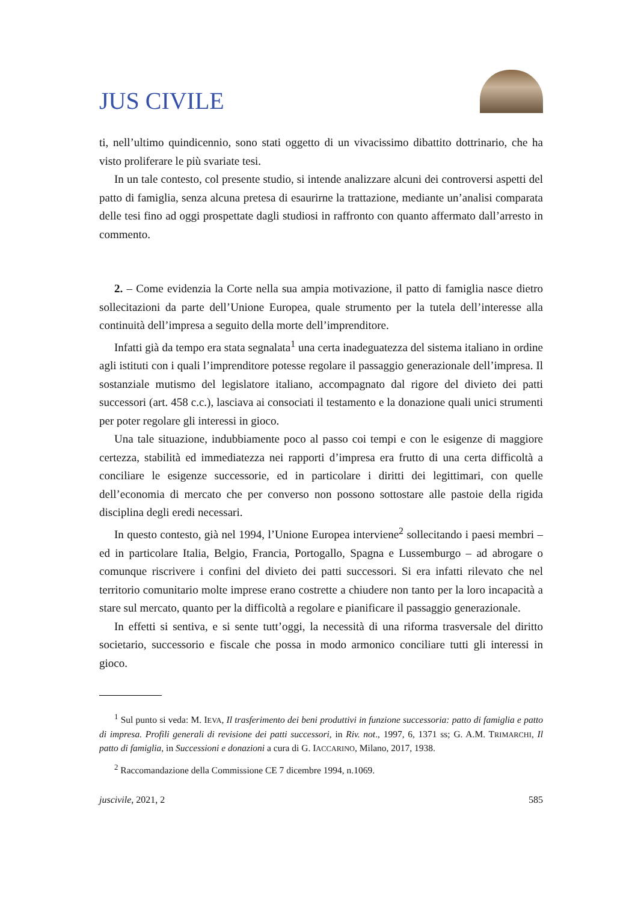JUS CIVILE
ti, nell’ultimo quindicennio, sono stati oggetto di un vivacissimo dibattito dottrinario, che ha visto proliferare le più svariate tesi.
In un tale contesto, col presente studio, si intende analizzare alcuni dei controversi aspetti del patto di famiglia, senza alcuna pretesa di esaurirne la trattazione, mediante un’analisi comparata delle tesi fino ad oggi prospettate dagli studiosi in raffronto con quanto affermato dall’arresto in commento.
2. – Come evidenzia la Corte nella sua ampia motivazione, il patto di famiglia nasce dietro sollecitazioni da parte dell’Unione Europea, quale strumento per la tutela dell’interesse alla continuità dell’impresa a seguito della morte dell’imprenditore.
Infatti già da tempo era stata segnalata<sup>1</sup> una certa inadeguatezza del sistema italiano in ordine agli istituti con i quali l’imprenditore potesse regolare il passaggio generazionale dell’impresa. Il sostanziale mutismo del legislatore italiano, accompagnato dal rigore del divieto dei patti successori (art. 458 c.c.), lasciava ai consociati il testamento e la donazione quali unici strumenti per poter regolare gli interessi in gioco.
Una tale situazione, indubbiamente poco al passo coi tempi e con le esigenze di maggiore certezza, stabilità ed immediatezza nei rapporti d’impresa era frutto di una certa difficoltà a conciliare le esigenze successorie, ed in particolare i diritti dei legittimari, con quelle dell’economia di mercato che per converso non possono sottostare alle pastoie della rigida disciplina degli eredi necessari.
In questo contesto, già nel 1994, l’Unione Europea interviene<sup>2</sup> sollecitando i paesi membri – ed in particolare Italia, Belgio, Francia, Portogallo, Spagna e Lussemburgo – ad abrogare o comunque riscrivere i confini del divieto dei patti successori. Si era infatti rilevato che nel territorio comunitario molte imprese erano costrette a chiudere non tanto per la loro incapacità a stare sul mercato, quanto per la difficoltà a regolare e pianificare il passaggio generazionale.
In effetti si sentiva, e si sente tutt’oggi, la necessità di una riforma trasversale del diritto societario, successorio e fiscale che possa in modo armonico conciliare tutti gli interessi in gioco.
<sup>1</sup> Sul punto si veda: M. IEVA, Il trasferimento dei beni produttivi in funzione successoria: patto di famiglia e patto di impresa. Profili generali di revisione dei patti successori, in Riv. not., 1997, 6, 1371 ss; G. A.M. TRIMARCHI, Il patto di famiglia, in Successioni e donazioni a cura di G. IACCARINO, Milano, 2017, 1938.
<sup>2</sup> Raccomandazione della Commissione CE 7 dicembre 1994, n.1069.
juscivile, 2021, 2 585